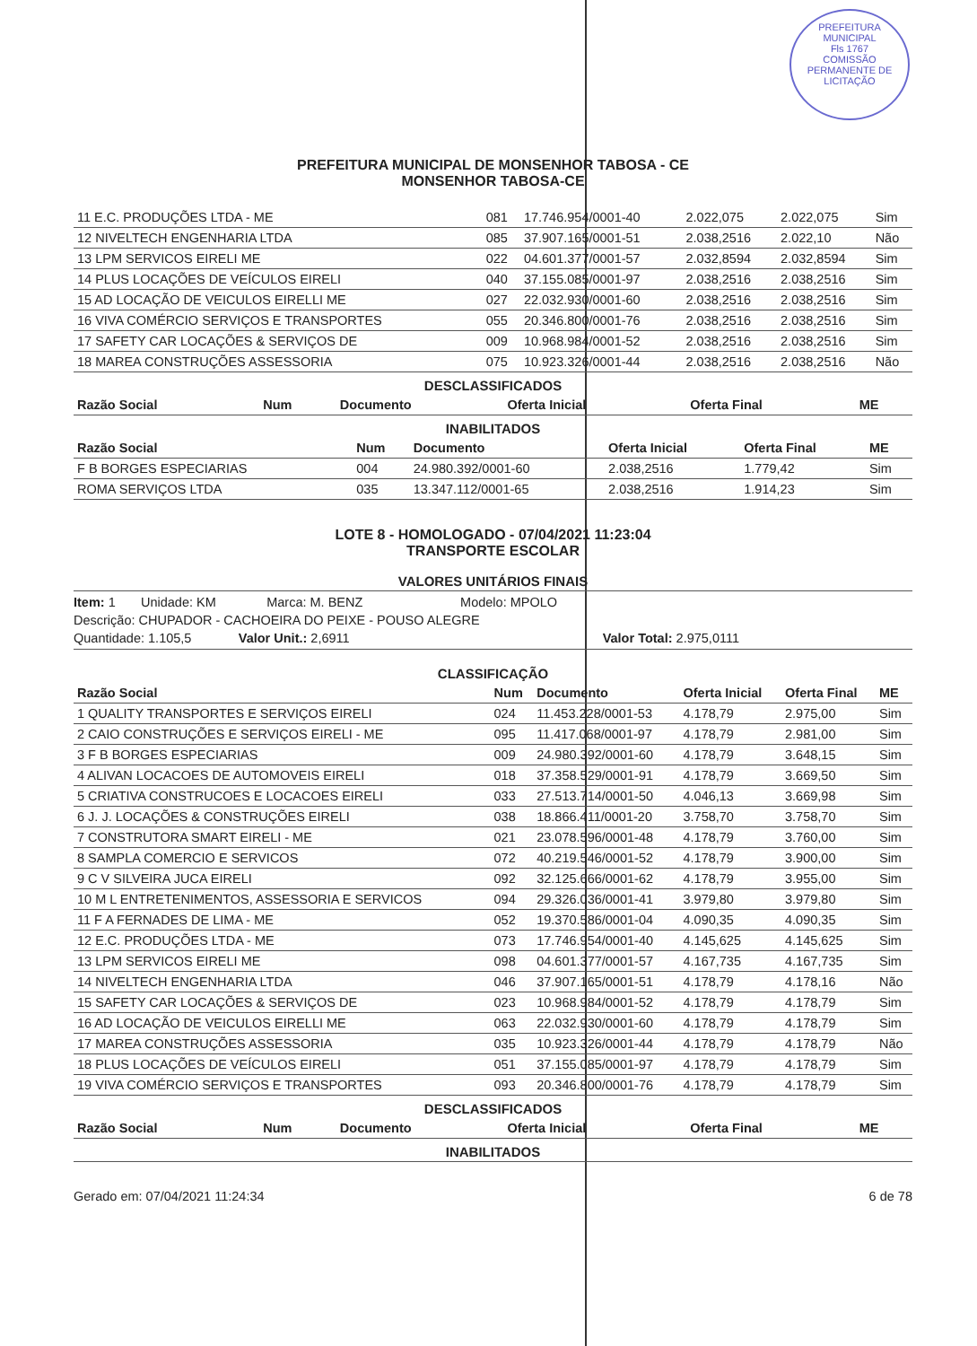PREFEITURA MUNICIPAL
Fls 1767
COMISSÃO PERMANENTE DE LICITAÇÃO
PREFEITURA MUNICIPAL DE MONSENHOR TABOSA - CE
MONSENHOR TABOSA-CE
| 11 E.C. PRODUÇÕES LTDA - ME | 081 | 17.746.954/0001-40 | 2.022,075 | 2.022,075 | Sim |
| 12 NIVELTECH ENGENHARIA LTDA | 085 | 37.907.165/0001-51 | 2.038,2516 | 2.022,10 | Não |
| 13 LPM SERVICOS EIRELI ME | 022 | 04.601.377/0001-57 | 2.032,8594 | 2.032,8594 | Sim |
| 14 PLUS LOCAÇÕES DE VEÍCULOS EIRELI | 040 | 37.155.085/0001-97 | 2.038,2516 | 2.038,2516 | Sim |
| 15 AD LOCAÇÃO DE VEICULOS EIRELLI ME | 027 | 22.032.930/0001-60 | 2.038,2516 | 2.038,2516 | Sim |
| 16 VIVA COMÉRCIO SERVIÇOS E TRANSPORTES | 055 | 20.346.800/0001-76 | 2.038,2516 | 2.038,2516 | Sim |
| 17 SAFETY CAR LOCAÇÕES & SERVIÇOS DE | 009 | 10.968.984/0001-52 | 2.038,2516 | 2.038,2516 | Sim |
| 18 MAREA CONSTRUÇÕES ASSESSORIA | 075 | 10.923.326/0001-44 | 2.038,2516 | 2.038,2516 | Não |
DESCLASSIFICADOS
| Razão Social | Num | Documento | Oferta Inicial | Oferta Final | ME |
| --- | --- | --- | --- | --- | --- |
INABILITADOS
| Razão Social | Num | Documento | Oferta Inicial | Oferta Final | ME |
| --- | --- | --- | --- | --- | --- |
| F B BORGES ESPECIARIAS | 004 | 24.980.392/0001-60 | 2.038,2516 | 1.779,42 | Sim |
| ROMA SERVIÇOS LTDA | 035 | 13.347.112/0001-65 | 2.038,2516 | 1.914,23 | Sim |
LOTE 8 - HOMOLOGADO - 07/04/2021 11:23:04
TRANSPORTE ESCOLAR
VALORES UNITÁRIOS FINAIS
Item: 1 Unidade: KM Marca: M. BENZ Modelo: MPOLO
Descrição: CHUPADOR - CACHOEIRA DO PEIXE - POUSO ALEGRE
Quantidade: 1.105,5 Valor Unit.: 2,6911 Valor Total: 2.975,0111
CLASSIFICAÇÃO
| Razão Social | Num | Documento | Oferta Inicial | Oferta Final | ME |
| --- | --- | --- | --- | --- | --- |
| 1 QUALITY TRANSPORTES E SERVIÇOS EIRELI | 024 | 11.453.228/0001-53 | 4.178,79 | 2.975,00 | Sim |
| 2 CAIO CONSTRUÇÕES E SERVIÇOS EIRELI - ME | 095 | 11.417.068/0001-97 | 4.178,79 | 2.981,00 | Sim |
| 3 F B BORGES ESPECIARIAS | 009 | 24.980.392/0001-60 | 4.178,79 | 3.648,15 | Sim |
| 4 ALIVAN LOCACOES DE AUTOMOVEIS EIRELI | 018 | 37.358.529/0001-91 | 4.178,79 | 3.669,50 | Sim |
| 5 CRIATIVA CONSTRUCOES E LOCACOES EIRELI | 033 | 27.513.714/0001-50 | 4.046,13 | 3.669,98 | Sim |
| 6 J. J. LOCAÇÕES & CONSTRUÇÕES EIRELI | 038 | 18.866.411/0001-20 | 3.758,70 | 3.758,70 | Sim |
| 7 CONSTRUTORA SMART EIRELI - ME | 021 | 23.078.596/0001-48 | 4.178,79 | 3.760,00 | Sim |
| 8 SAMPLA COMERCIO E SERVICOS | 072 | 40.219.546/0001-52 | 4.178,79 | 3.900,00 | Sim |
| 9 C V SILVEIRA JUCA EIRELI | 092 | 32.125.666/0001-62 | 4.178,79 | 3.955,00 | Sim |
| 10 M L ENTRETENIMENTOS, ASSESSORIA E SERVICOS | 094 | 29.326.036/0001-41 | 3.979,80 | 3.979,80 | Sim |
| 11 F A FERNADES DE LIMA - ME | 052 | 19.370.586/0001-04 | 4.090,35 | 4.090,35 | Sim |
| 12 E.C. PRODUÇÕES LTDA - ME | 073 | 17.746.954/0001-40 | 4.145,625 | 4.145,625 | Sim |
| 13 LPM SERVICOS EIRELI ME | 098 | 04.601.377/0001-57 | 4.167,735 | 4.167,735 | Sim |
| 14 NIVELTECH ENGENHARIA LTDA | 046 | 37.907.165/0001-51 | 4.178,79 | 4.178,16 | Não |
| 15 SAFETY CAR LOCAÇÕES & SERVIÇOS DE | 023 | 10.968.984/0001-52 | 4.178,79 | 4.178,79 | Sim |
| 16 AD LOCAÇÃO DE VEICULOS EIRELLI ME | 063 | 22.032.930/0001-60 | 4.178,79 | 4.178,79 | Sim |
| 17 MAREA CONSTRUÇÕES ASSESSORIA | 035 | 10.923.326/0001-44 | 4.178,79 | 4.178,79 | Não |
| 18 PLUS LOCAÇÕES DE VEÍCULOS EIRELI | 051 | 37.155.085/0001-97 | 4.178,79 | 4.178,79 | Sim |
| 19 VIVA COMÉRCIO SERVIÇOS E TRANSPORTES | 093 | 20.346.800/0001-76 | 4.178,79 | 4.178,79 | Sim |
DESCLASSIFICADOS
| Razão Social | Num | Documento | Oferta Inicial | Oferta Final | ME |
| --- | --- | --- | --- | --- | --- |
INABILITADOS
Gerado em: 07/04/2021 11:24:34 6 de 78